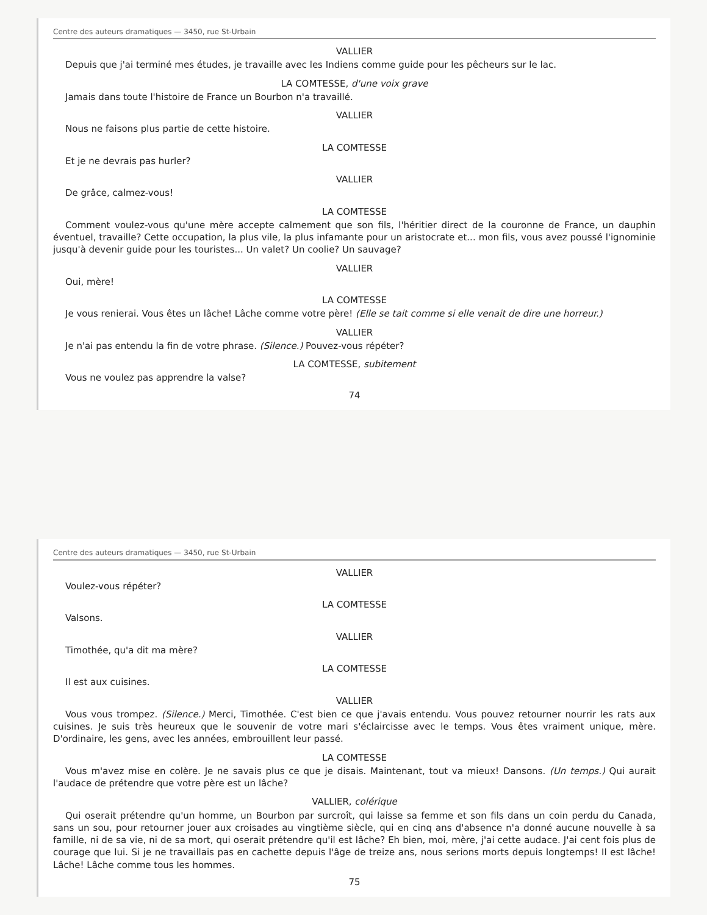Centre des auteurs dramatiques — 3450, rue St-Urbain
VALLIER
Depuis que j'ai terminé mes études, je travaille avec les Indiens comme guide pour les pêcheurs sur le lac.
LA COMTESSE, d'une voix grave
Jamais dans toute l'histoire de France un Bourbon n'a travaillé.
VALLIER
Nous ne faisons plus partie de cette histoire.
LA COMTESSE
Et je ne devrais pas hurler?
VALLIER
De grâce, calmez-vous!
LA COMTESSE
Comment voulez-vous qu'une mère accepte calmement que son fils, l'héritier direct de la couronne de France, un dauphin éventuel, travaille? Cette occupation, la plus vile, la plus infamante pour un aristocrate et... mon fils, vous avez poussé l'ignominie jusqu'à devenir guide pour les touristes... Un valet? Un coolie? Un sauvage?
VALLIER
Oui, mère!
LA COMTESSE
Je vous renierai. Vous êtes un lâche! Lâche comme votre père! (Elle se tait comme si elle venait de dire une horreur.)
VALLIER
Je n'ai pas entendu la fin de votre phrase. (Silence.) Pouvez-vous répéter?
LA COMTESSE, subitement
Vous ne voulez pas apprendre la valse?
74
Centre des auteurs dramatiques — 3450, rue St-Urbain
VALLIER
Voulez-vous répéter?
LA COMTESSE
Valsons.
VALLIER
Timothée, qu'a dit ma mère?
LA COMTESSE
Il est aux cuisines.
VALLIER
Vous vous trompez. (Silence.) Merci, Timothée. C'est bien ce que j'avais entendu. Vous pouvez retourner nourrir les rats aux cuisines. Je suis très heureux que le souvenir de votre mari s'éclaircisse avec le temps. Vous êtes vraiment unique, mère. D'ordinaire, les gens, avec les années, embrouillent leur passé.
LA COMTESSE
Vous m'avez mise en colère. Je ne savais plus ce que je disais. Maintenant, tout va mieux! Dansons. (Un temps.) Qui aurait l'audace de prétendre que votre père est un lâche?
VALLIER, colérique
Qui oserait prétendre qu'un homme, un Bourbon par surcroît, qui laisse sa femme et son fils dans un coin perdu du Canada, sans un sou, pour retourner jouer aux croisades au vingtième siècle, qui en cinq ans d'absence n'a donné aucune nouvelle à sa famille, ni de sa vie, ni de sa mort, qui oserait prétendre qu'il est lâche? Eh bien, moi, mère, j'ai cette audace. J'ai cent fois plus de courage que lui. Si je ne travaillais pas en cachette depuis l'âge de treize ans, nous serions morts depuis longtemps! Il est lâche! Lâche! Lâche comme tous les hommes.
75